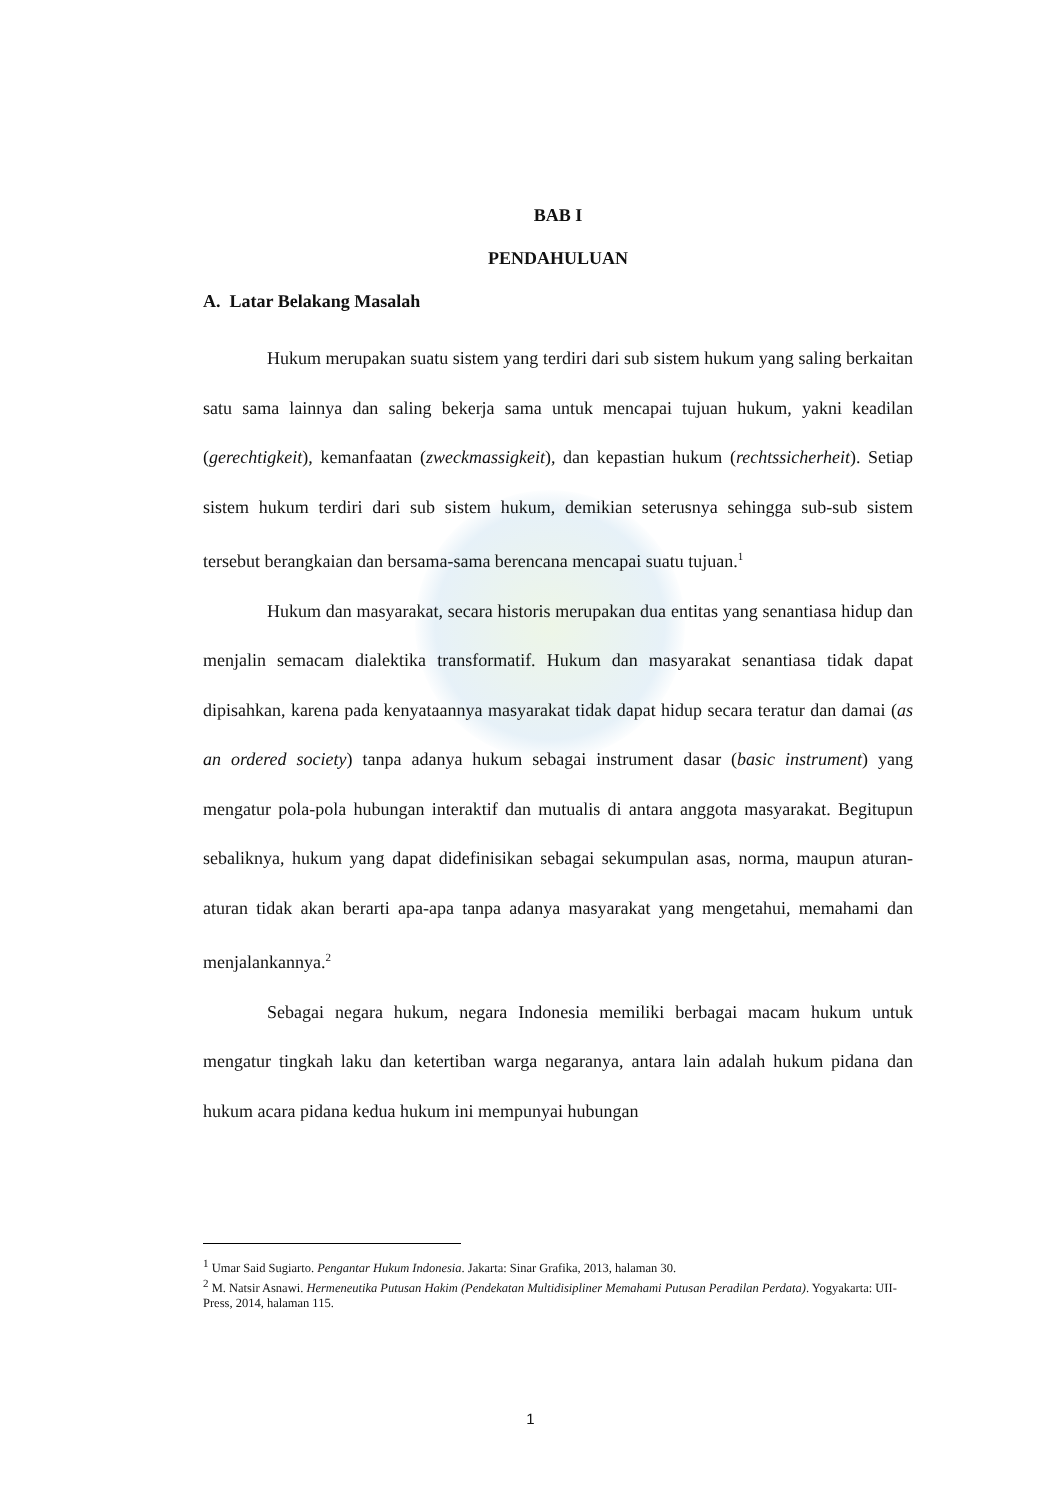BAB I
PENDAHULUAN
A. Latar Belakang Masalah
Hukum merupakan suatu sistem yang terdiri dari sub sistem hukum yang saling berkaitan satu sama lainnya dan saling bekerja sama untuk mencapai tujuan hukum, yakni keadilan (gerechtigkeit), kemanfaatan (zweckmassigkeit), dan kepastian hukum (rechtssicherheit). Setiap sistem hukum terdiri dari sub sistem hukum, demikian seterusnya sehingga sub-sub sistem tersebut berangkaian dan bersama-sama berencana mencapai suatu tujuan.<sup>1</sup>
Hukum dan masyarakat, secara historis merupakan dua entitas yang senantiasa hidup dan menjalin semacam dialektika transformatif. Hukum dan masyarakat senantiasa tidak dapat dipisahkan, karena pada kenyataannya masyarakat tidak dapat hidup secara teratur dan damai (as an ordered society) tanpa adanya hukum sebagai instrument dasar (basic instrument) yang mengatur pola-pola hubungan interaktif dan mutualis di antara anggota masyarakat. Begitupun sebaliknya, hukum yang dapat didefinisikan sebagai sekumpulan asas, norma, maupun aturan-aturan tidak akan berarti apa-apa tanpa adanya masyarakat yang mengetahui, memahami dan menjalankannya.<sup>2</sup>
Sebagai negara hukum, negara Indonesia memiliki berbagai macam hukum untuk mengatur tingkah laku dan ketertiban warga negaranya, antara lain adalah hukum pidana dan hukum acara pidana kedua hukum ini mempunyai hubungan
<sup>1</sup> Umar Said Sugiarto. Pengantar Hukum Indonesia. Jakarta: Sinar Grafika, 2013, halaman 30.
<sup>2</sup> M. Natsir Asnawi. Hermeneutika Putusan Hakim (Pendekatan Multidisipliner Memahami Putusan Peradilan Perdata). Yogyakarta: UII-Press, 2014, halaman 115.
1